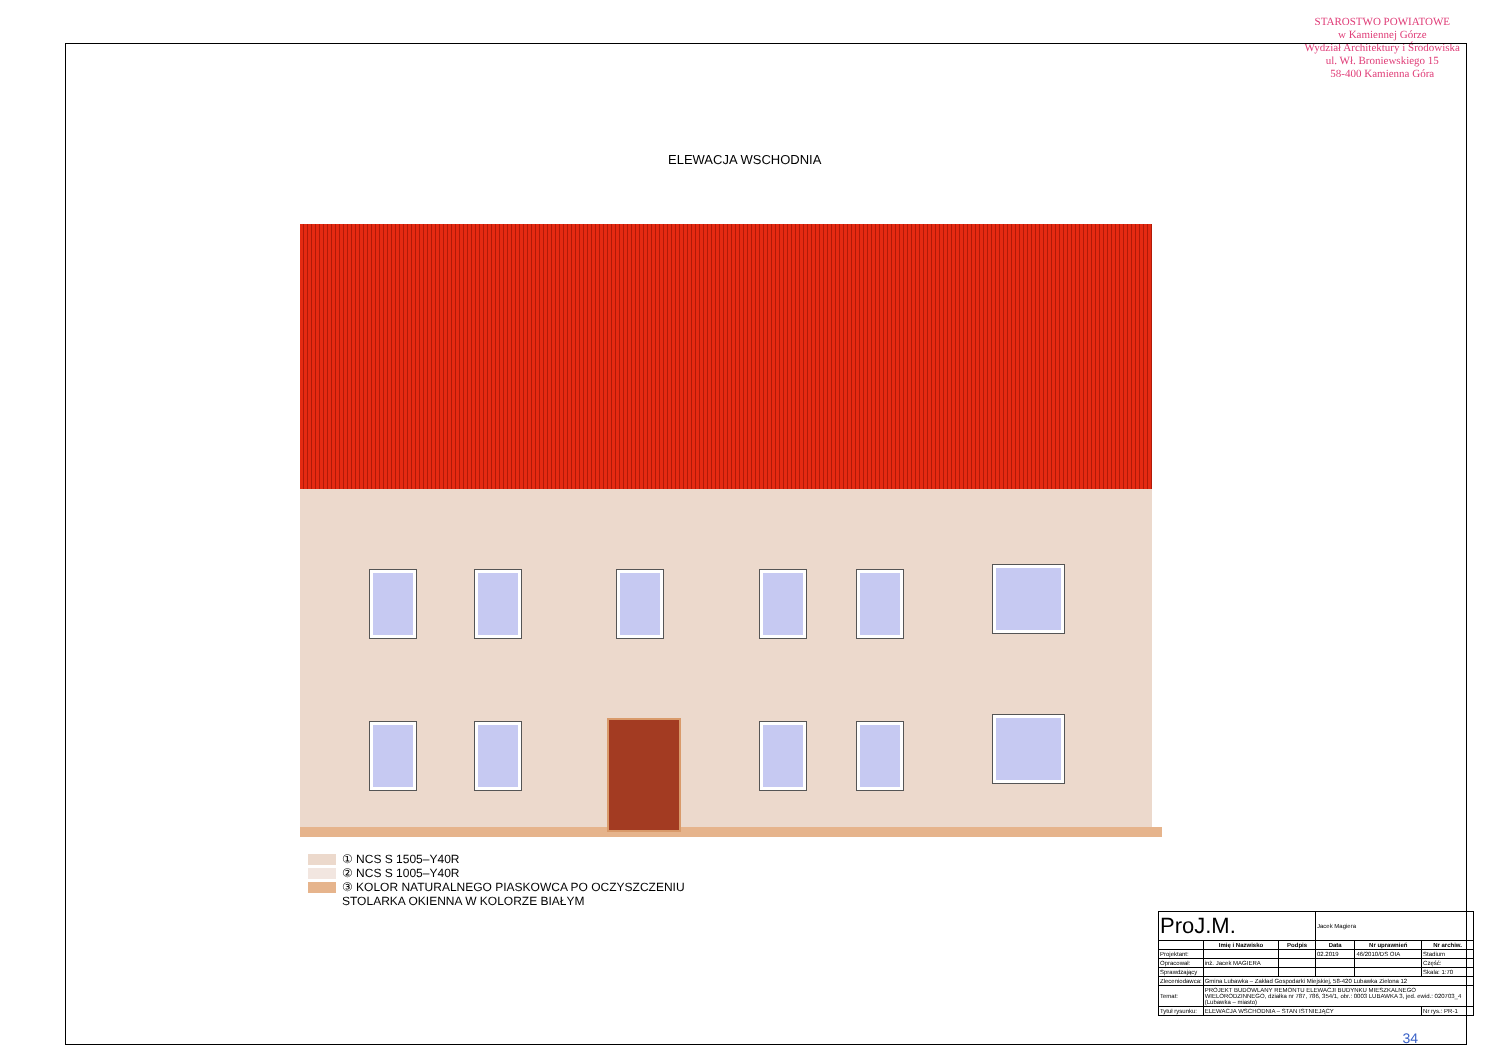STAROSTWO POWIATOWE
w Kamiennej Górze
Wydział Architektury i Środowiska
ul. Wł. Broniewskiego 15
58-400 Kamienna Góra
ELEWACJA WSCHODNIA
① NCS S 1505–Y40R
② NCS S 1005–Y40R
③ KOLOR NATURALNEGO PIASKOWCA PO OCZYSZCZENIU
STOLARKA OKIENNA W KOLORZE BIAŁYM
| ProJ.M. | | | Jacek Magiera | | |
| | Imię i Nazwisko | Podpis | Data | Nr uprawnień | Nr archiw. |
| Projektant: | | | 02.2019 | 46/2010/DS OIA | Stadium |
| Opracował: | inż. Jacek MAGIERA | | | | Część: |
| Sprawdzający | | | | | Skala: 1:70 |
| Zleceniodawca: | Gmina Lubawka – Zakład Gospodarki Miejskiej, 58-420 Lubawka Zielona 12 | | | | |
| Temat: | PROJEKT BUDOWLANY REMONTU ELEWACJI BUDYNKU MIESZKALNEGO WIELORODZINNEGO, działka nr 787, 786, 354/1, obr.: 0003 LUBAWKA 3, jed. ewid.: 020703_4 (Lubawka – miasto) | | | | |
| Tytuł rysunku: | ELEWACJA WSCHODNIA – STAN ISTNIEJĄCY | | | | Nr rys.: PR-1 |
34